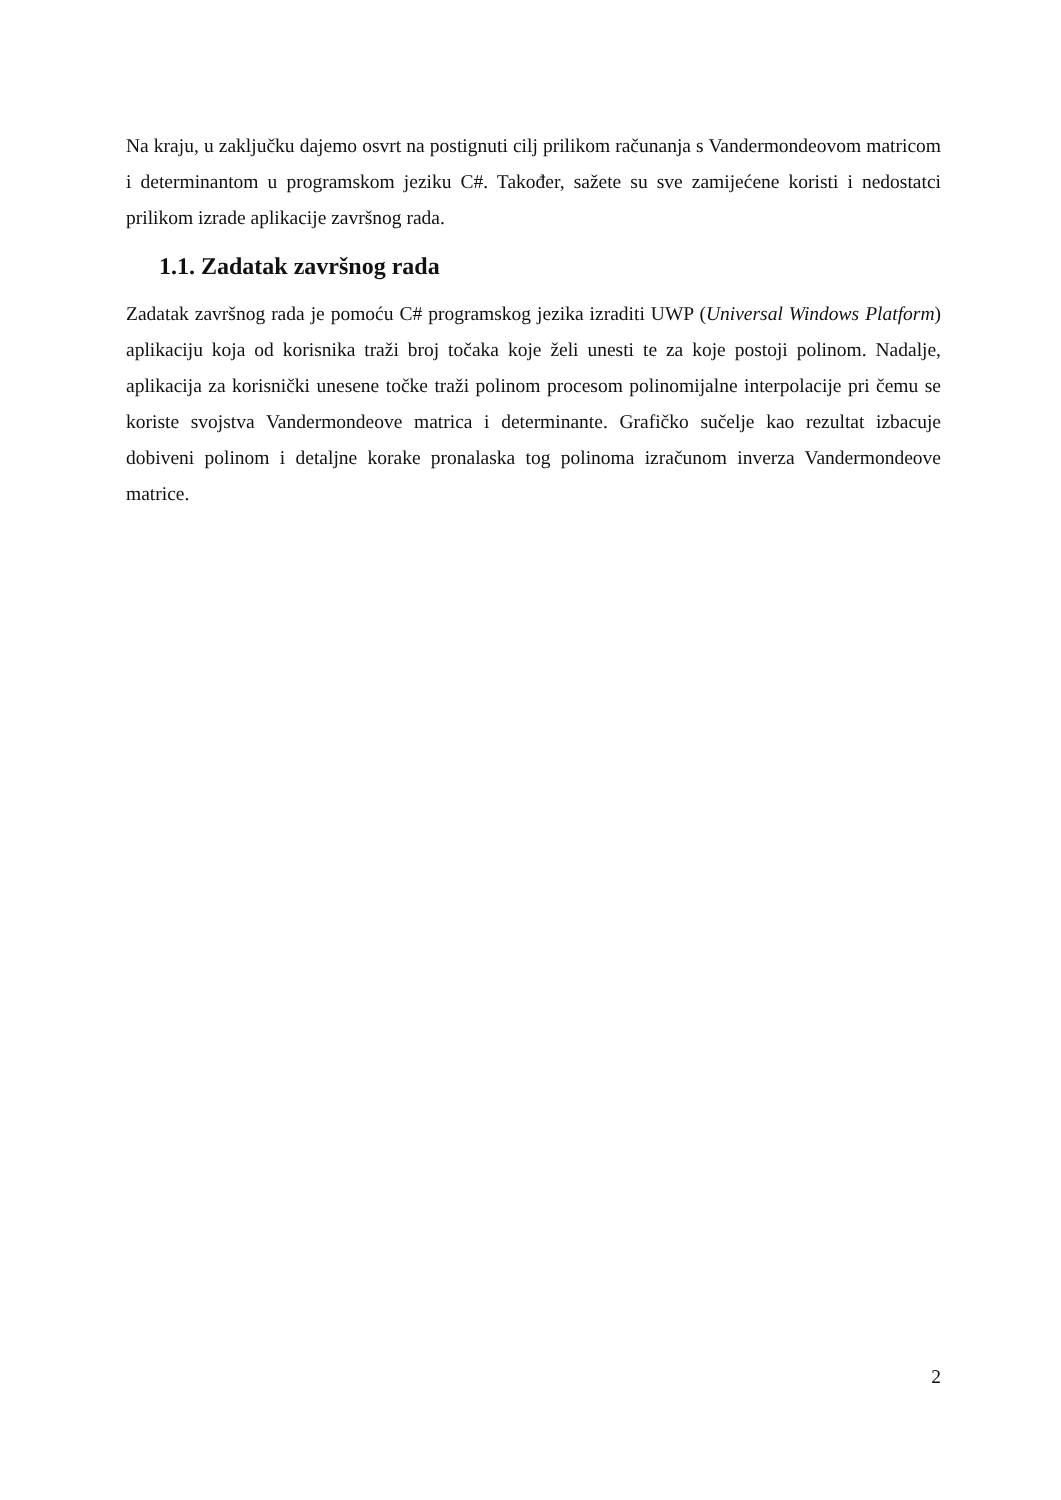Na kraju, u zaključku dajemo osvrt na postignuti cilj prilikom računanja s Vandermondeovom matricom i determinantom u programskom jeziku C#. Također, sažete su sve zamijećene koristi i nedostatci prilikom izrade aplikacije završnog rada.
1.1. Zadatak završnog rada
Zadatak završnog rada je pomoću C# programskog jezika izraditi UWP (Universal Windows Platform) aplikaciju koja od korisnika traži broj točaka koje želi unesti te za koje postoji polinom. Nadalje, aplikacija za korisnički unesene točke traži polinom procesom polinomijalne interpolacije pri čemu se koriste svojstva Vandermondeove matrica i determinante. Grafičko sučelje kao rezultat izbacuje dobiveni polinom i detaljne korake pronalaska tog polinoma izračunom inverza Vandermondeove matrice.
2